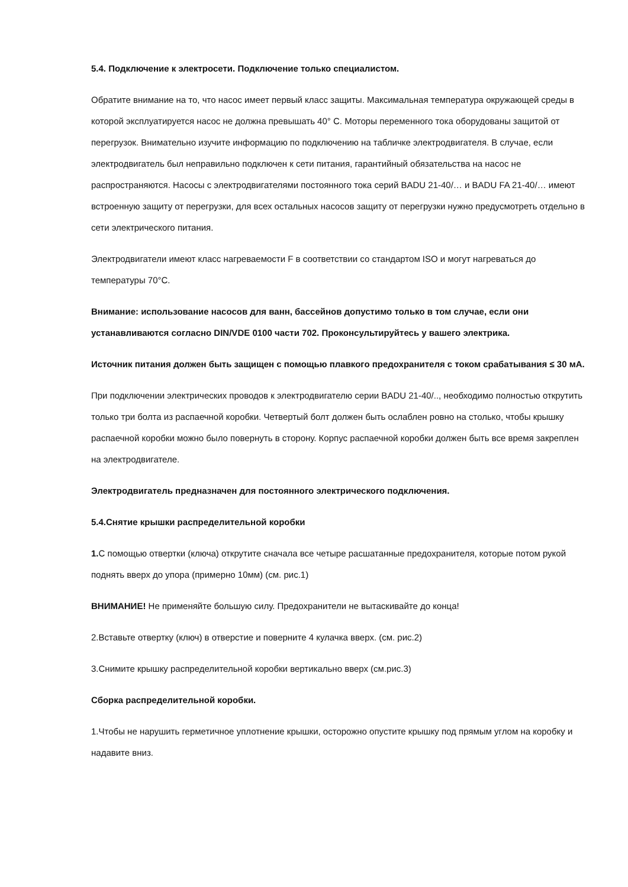5.4. Подключение к электросети. Подключение только специалистом.
Обратите внимание на то, что насос имеет первый класс защиты. Максимальная температура окружающей среды в которой эксплуатируется насос не должна превышать 40° С. Моторы переменного тока оборудованы защитой от перегрузок. Внимательно изучите информацию по подключению на табличке электродвигателя. В случае, если электродвигатель был неправильно подключен к сети питания, гарантийный обязательства на насос не распространяются. Насосы с электродвигателями постоянного тока серий BADU 21-40/… и BADU FA 21-40/… имеют встроенную защиту от перегрузки, для всех остальных насосов защиту от перегрузки нужно предусмотреть отдельно в сети электрического питания.
Электродвигатели имеют класс нагреваемости F в соответствии со стандартом ISO и могут нагреваться до температуры 70°C.
Внимание: использование насосов для ванн, бассейнов допустимо только в том случае, если они устанавливаются согласно DIN/VDE 0100 части 702. Проконсультируйтесь у вашего электрика.
Источник питания должен быть защищен с помощью плавкого предохранителя с током срабатывания ≤ 30 мА.
При подключении электрических проводов к электродвигателю серии BADU 21-40/.., необходимо полностью открутить только три болта из распаечной коробки. Четвертый болт должен быть ослаблен ровно на столько, чтобы крышку распаечной коробки можно было повернуть в сторону. Корпус распаечной коробки должен быть все время закреплен на электродвигателе.
Электродвигатель предназначен для постоянного электрического подключения.
5.4.Снятие крышки распределительной коробки
1. С помощью отвертки (ключа) открутите сначала все четыре расшатанные предохранителя, которые потом рукой поднять вверх до упора (примерно 10мм) (см. рис.1)
ВНИМАНИЕ! Не применяйте большую силу. Предохранители не вытаскивайте до конца!
2.Вставьте отвертку (ключ) в отверстие и поверните 4 кулачка вверх. (см. рис.2)
3.Снимите крышку распределительной коробки вертикально вверх (см.рис.3)
Сборка распределительной коробки.
1.Чтобы не нарушить герметичное уплотнение крышки, осторожно опустите крышку под прямым углом на коробку и надавите вниз.